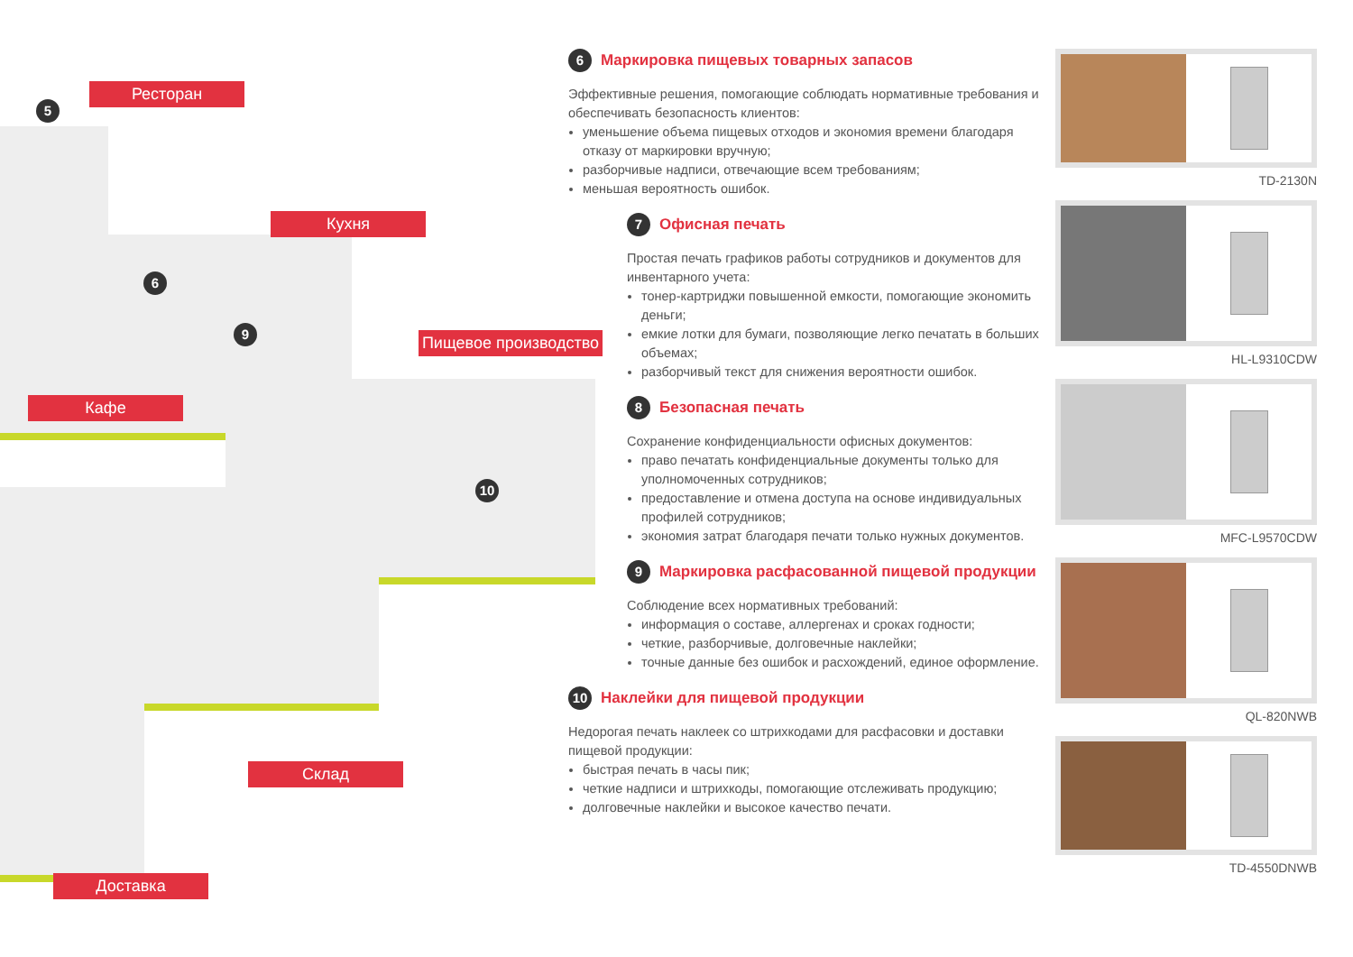Ресторан
Кухня
Пищевое производство
Кафе
Склад
Доставка
5
6
9
10
6 Маркировка пищевых товарных запасов
Эффективные решения, помогающие соблюдать нормативные требования и обеспечивать безопасность клиентов:
уменьшение объема пищевых отходов и экономия времени благодаря отказу от маркировки вручную;
разборчивые надписи, отвечающие всем требованиям;
меньшая вероятность ошибок.
7 Офисная печать
Простая печать графиков работы сотрудников и документов для инвентарного учета:
тонер-картриджи повышенной емкости, помогающие экономить деньги;
емкие лотки для бумаги, позволяющие легко печатать в больших объемах;
разборчивый текст для снижения вероятности ошибок.
8 Безопасная печать
Сохранение конфиденциальности офисных документов:
право печатать конфиденциальные документы только для уполномоченных сотрудников;
предоставление и отмена доступа на основе индивидуальных профилей сотрудников;
экономия затрат благодаря печати только нужных документов.
9 Маркировка расфасованной пищевой продукции
Соблюдение всех нормативных требований:
информация о составе, аллергенах и сроках годности;
четкие, разборчивые, долговечные наклейки;
точные данные без ошибок и расхождений, единое оформление.
10 Наклейки для пищевой продукции
Недорогая печать наклеек со штрихкодами для расфасовки и доставки пищевой продукции:
быстрая печать в часы пик;
четкие надписи и штрихкоды, помогающие отслеживать продукцию;
долговечные наклейки и высокое качество печати.
TD-2130N
HL-L9310CDW
MFC-L9570CDW
QL-820NWB
TD-4550DNWB